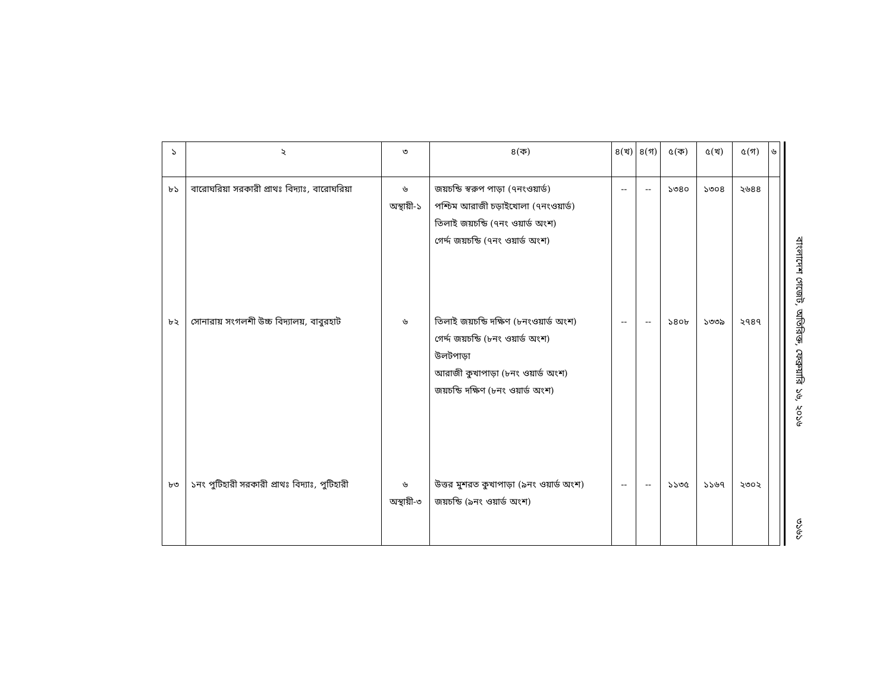| ১ | ২ | ৩ | ৪(ক) | ৪(খ) | ৪(গ) | ৫(ক) | ৫(খ) | ৫(গ) | ৬ |
| --- | --- | --- | --- | --- | --- | --- | --- | --- | --- |
| ৮১ | বারোঘরিয়া সরকারী প্রাথঃ বিদ্যাঃ, বারোঘরিয়া | ৬ অস্থায়ী-১ | জয়চন্ডি স্বরুপ পাড়া (৭নংওয়ার্ড) পশ্চিম আরাজী চড়াইখোলা (৭নংওয়ার্ড) তিলাই জয়চন্ডি (৭নং ওয়ার্ড অংশ) গের্দ্দ জয়চন্ডি (৭নং ওয়ার্ড অংশ) | -- | -- | ১৩৪০ | ১৩০৪ | ২৬৪৪ | |
| ৮২ | সোনারায় সংগলশী উচ্চ বিদ্যালয়, বাবুরহাট | ৬ | তিলাই জয়চন্ডি দক্ষিণ (৮নংওয়ার্ড অংশ) গের্দ্দ জয়চন্ডি (৮নং ওয়ার্ড অংশ) উলটপাড়া আরাজী কুখাপাড়া (৮নং ওয়ার্ড অংশ) জয়চন্ডি দক্ষিণ (৮নং ওয়ার্ড অংশ) | -- | -- | ১৪০৮ | ১৩৩৯ | ২৭৪৭ | |
| ৮৩ | ১নং পুটিহারী সরকারী প্রাথঃ বিদ্যাঃ, পুটিহারী | ৬ অস্থায়ী-৩ | উত্তর মুশরত কুখাপাড়া (৯নং ওয়ার্ড অংশ) জয়চন্ডি (৯নং ওয়ার্ড অংশ) | -- | -- | ১১৩৫ | ১১৬৭ | ২৩০২ | |
বাংলাদেশ গেজেট, অতিরিক্ত, ফেব্রুয়ারি ১৬, ২০১৬
৩১৬১